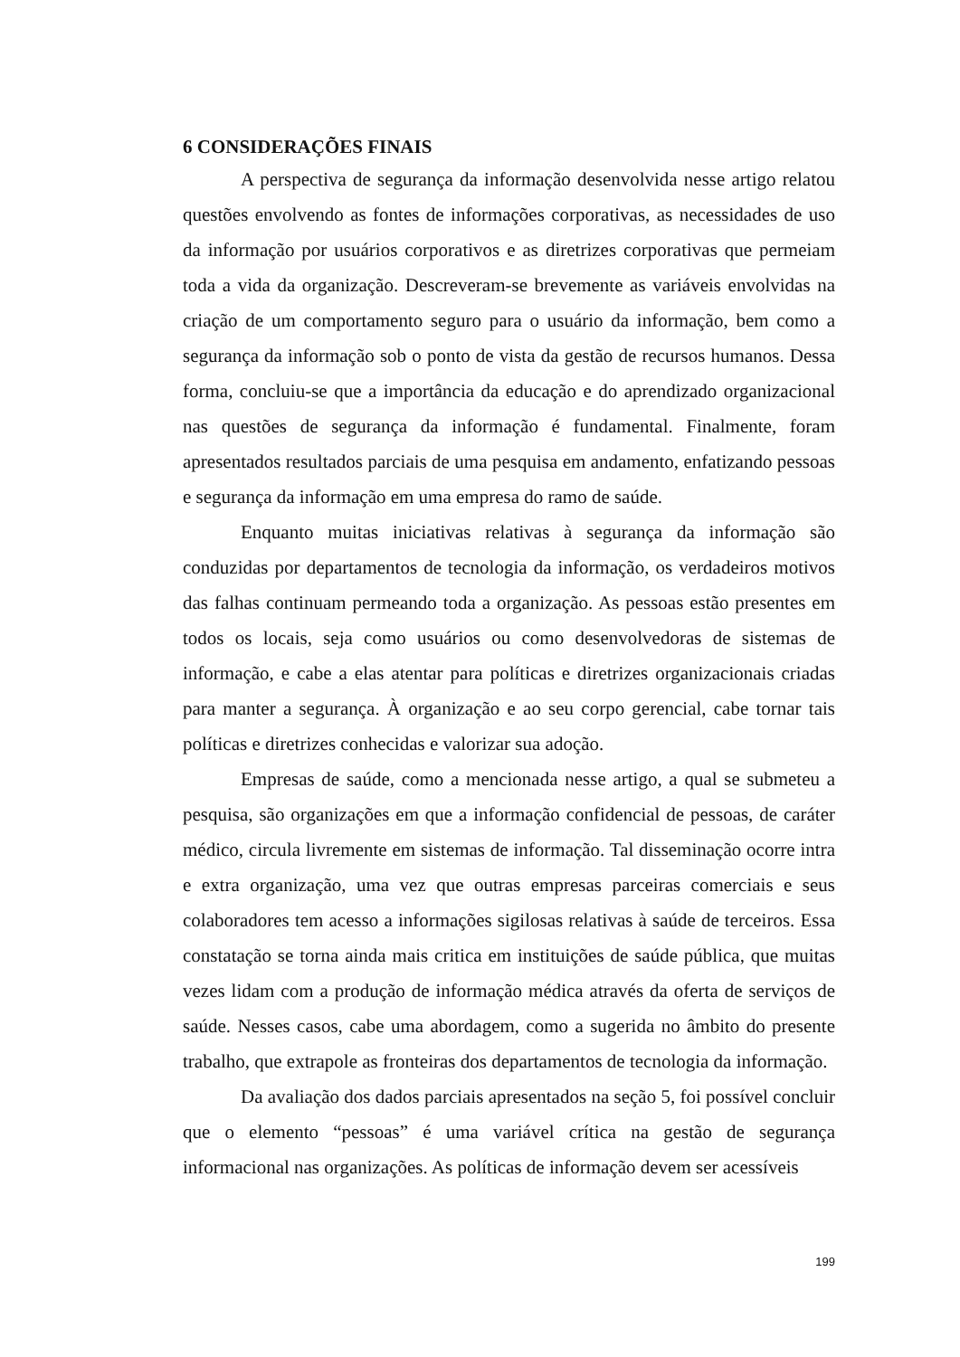6 CONSIDERAÇÕES FINAIS
A perspectiva de segurança da informação desenvolvida nesse artigo relatou questões envolvendo as fontes de informações corporativas, as necessidades de uso da informação por usuários corporativos e as diretrizes corporativas que permeiam toda a vida da organização. Descreveram-se brevemente as variáveis envolvidas na criação de um comportamento seguro para o usuário da informação, bem como a segurança da informação sob o ponto de vista da gestão de recursos humanos. Dessa forma, concluiu-se que a importância da educação e do aprendizado organizacional nas questões de segurança da informação é fundamental. Finalmente, foram apresentados resultados parciais de uma pesquisa em andamento, enfatizando pessoas e segurança da informação em uma empresa do ramo de saúde.
Enquanto muitas iniciativas relativas à segurança da informação são conduzidas por departamentos de tecnologia da informação, os verdadeiros motivos das falhas continuam permeando toda a organização. As pessoas estão presentes em todos os locais, seja como usuários ou como desenvolvedoras de sistemas de informação, e cabe a elas atentar para políticas e diretrizes organizacionais criadas para manter a segurança. À organização e ao seu corpo gerencial, cabe tornar tais políticas e diretrizes conhecidas e valorizar sua adoção.
Empresas de saúde, como a mencionada nesse artigo, a qual se submeteu a pesquisa, são organizações em que a informação confidencial de pessoas, de caráter médico, circula livremente em sistemas de informação. Tal disseminação ocorre intra e extra organização, uma vez que outras empresas parceiras comerciais e seus colaboradores tem acesso a informações sigilosas relativas à saúde de terceiros. Essa constatação se torna ainda mais critica em instituições de saúde pública, que muitas vezes lidam com a produção de informação médica através da oferta de serviços de saúde. Nesses casos, cabe uma abordagem, como a sugerida no âmbito do presente trabalho, que extrapole as fronteiras dos departamentos de tecnologia da informação.
Da avaliação dos dados parciais apresentados na seção 5, foi possível concluir que o elemento “pessoas” é uma variável crítica na gestão de segurança informacional nas organizações. As políticas de informação devem ser acessíveis
199